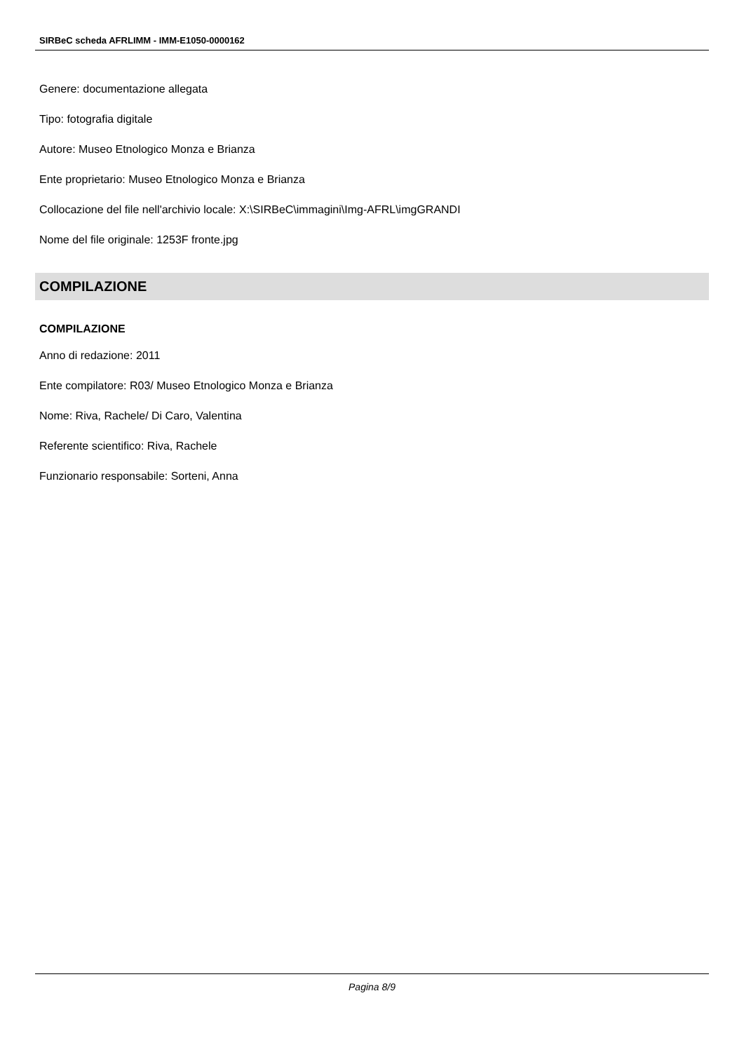SIRBeC scheda AFRLIMM - IMM-E1050-0000162
Genere: documentazione allegata
Tipo: fotografia digitale
Autore: Museo Etnologico Monza e Brianza
Ente proprietario: Museo Etnologico Monza e Brianza
Collocazione del file nell'archivio locale: X:\SIRBeC\immagini\Img-AFRL\imgGRANDI
Nome del file originale: 1253F fronte.jpg
COMPILAZIONE
COMPILAZIONE
Anno di redazione: 2011
Ente compilatore: R03/ Museo Etnologico Monza e Brianza
Nome: Riva, Rachele/ Di Caro, Valentina
Referente scientifico: Riva, Rachele
Funzionario responsabile: Sorteni, Anna
Pagina 8/9